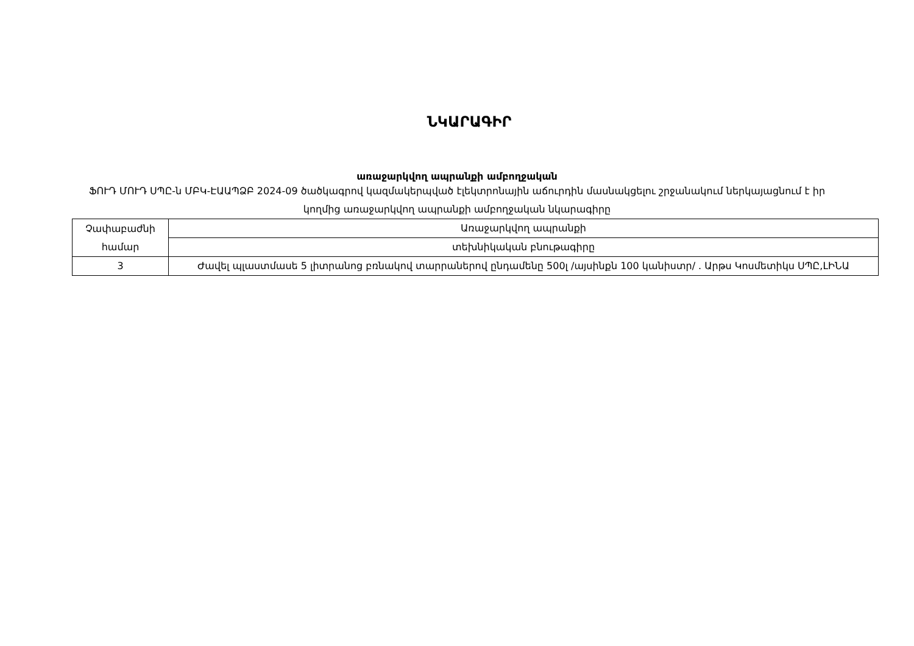ՆԿԱՐԱԳԻՐ
առաջարկվող ապրանքի ամբողջական
ՖՈՒԴ ՄՈՒԴ ՍՊԸ-ն ՄԲԿ-ԷԱԱՊՁԲ 2024-09 ծածկագրով կազմակերպված էլեկտրոնային աճուրդին մասնակցելու շրջանակում ներկայացնում է իր կողմից առաջարկվող ապրանքի ամբողջական նկարագիրը
| Չափաբաժնի համար | Առաջարկվող ապրանքի |
| | տեխնիկական բնութագիրը |
| 3 | Ժավել պլաստմասե 5 լիտրանոց բռնակով տարրաներով ընդամենը 500լ /այսինքն 100 կանիստր/ . Արթս Կոսմետիկս ՍՊԸ,ԼԻՆԱ |